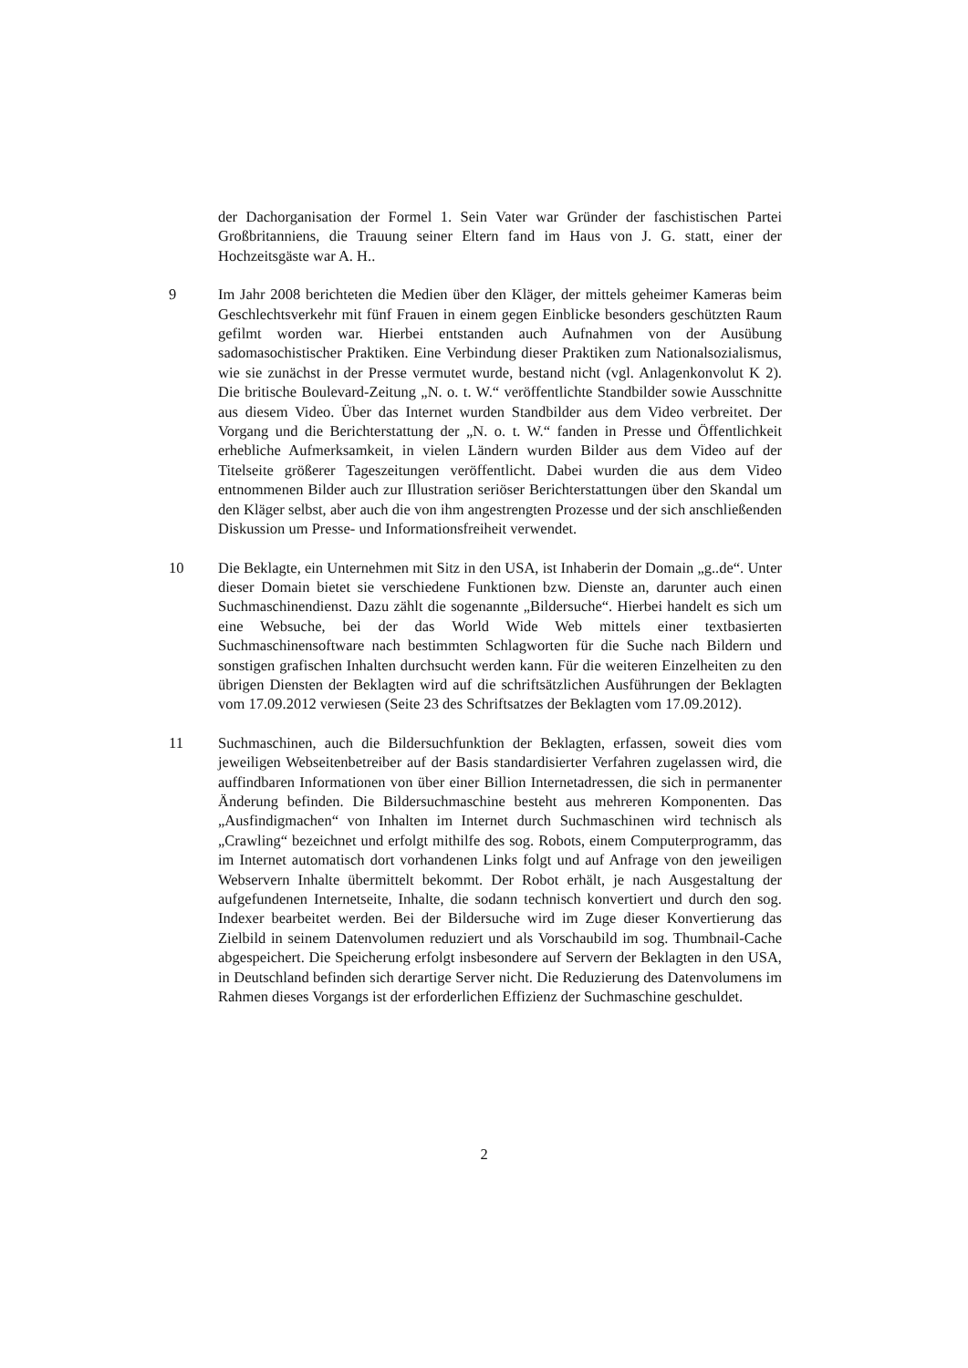der Dachorganisation der Formel 1. Sein Vater war Gründer der faschistischen Partei Großbritanniens, die Trauung seiner Eltern fand im Haus von J. G. statt, einer der Hochzeitsgäste war A. H..
9 Im Jahr 2008 berichteten die Medien über den Kläger, der mittels geheimer Kameras beim Geschlechtsverkehr mit fünf Frauen in einem gegen Einblicke besonders geschützten Raum gefilmt worden war. Hierbei entstanden auch Aufnahmen von der Ausübung sadomasochistischer Praktiken. Eine Verbindung dieser Praktiken zum Nationalsozialismus, wie sie zunächst in der Presse vermutet wurde, bestand nicht (vgl. Anlagenkonvolut K 2). Die britische Boulevard-Zeitung „N. o. t. W.“ veröffentlichte Standbilder sowie Ausschnitte aus diesem Video. Über das Internet wurden Standbilder aus dem Video verbreitet. Der Vorgang und die Berichterstattung der „N. o. t. W.“ fanden in Presse und Öffentlichkeit erhebliche Aufmerksamkeit, in vielen Ländern wurden Bilder aus dem Video auf der Titelseite größerer Tageszeitungen veröffentlicht. Dabei wurden die aus dem Video entnommenen Bilder auch zur Illustration seriöser Berichterstattungen über den Skandal um den Kläger selbst, aber auch die von ihm angestrengten Prozesse und der sich anschließenden Diskussion um Presse- und Informationsfreiheit verwendet.
10 Die Beklagte, ein Unternehmen mit Sitz in den USA, ist Inhaberin der Domain „g..de“. Unter dieser Domain bietet sie verschiedene Funktionen bzw. Dienste an, darunter auch einen Suchmaschinendienst. Dazu zählt die sogenannte „Bildersuche“. Hierbei handelt es sich um eine Websuche, bei der das World Wide Web mittels einer textbasierten Suchmaschinensoftware nach bestimmten Schlagworten für die Suche nach Bildern und sonstigen grafischen Inhalten durchsucht werden kann. Für die weiteren Einzelheiten zu den übrigen Diensten der Beklagten wird auf die schriftsätzlichen Ausführungen der Beklagten vom 17.09.2012 verwiesen (Seite 23 des Schriftsatzes der Beklagten vom 17.09.2012).
11 Suchmaschinen, auch die Bildersuchfunktion der Beklagten, erfassen, soweit dies vom jeweiligen Webseitenbetreiber auf der Basis standardisierter Verfahren zugelassen wird, die auffindbaren Informationen von über einer Billion Internetadressen, die sich in permanenter Änderung befinden. Die Bildersuchmaschine besteht aus mehreren Komponenten. Das „Ausfindigmachen“ von Inhalten im Internet durch Suchmaschinen wird technisch als „Crawling“ bezeichnet und erfolgt mithilfe des sog. Robots, einem Computerprogramm, das im Internet automatisch dort vorhandenen Links folgt und auf Anfrage von den jeweiligen Webservern Inhalte übermittelt bekommt. Der Robot erhält, je nach Ausgestaltung der aufgefundenen Internetseite, Inhalte, die sodann technisch konvertiert und durch den sog. Indexer bearbeitet werden. Bei der Bildersuche wird im Zuge dieser Konvertierung das Zielbild in seinem Datenvolumen reduziert und als Vorschaubild im sog. Thumbnail-Cache abgespeichert. Die Speicherung erfolgt insbesondere auf Servern der Beklagten in den USA, in Deutschland befinden sich derartige Server nicht. Die Reduzierung des Datenvolumens im Rahmen dieses Vorgangs ist der erforderlichen Effizienz der Suchmaschine geschuldet.
2